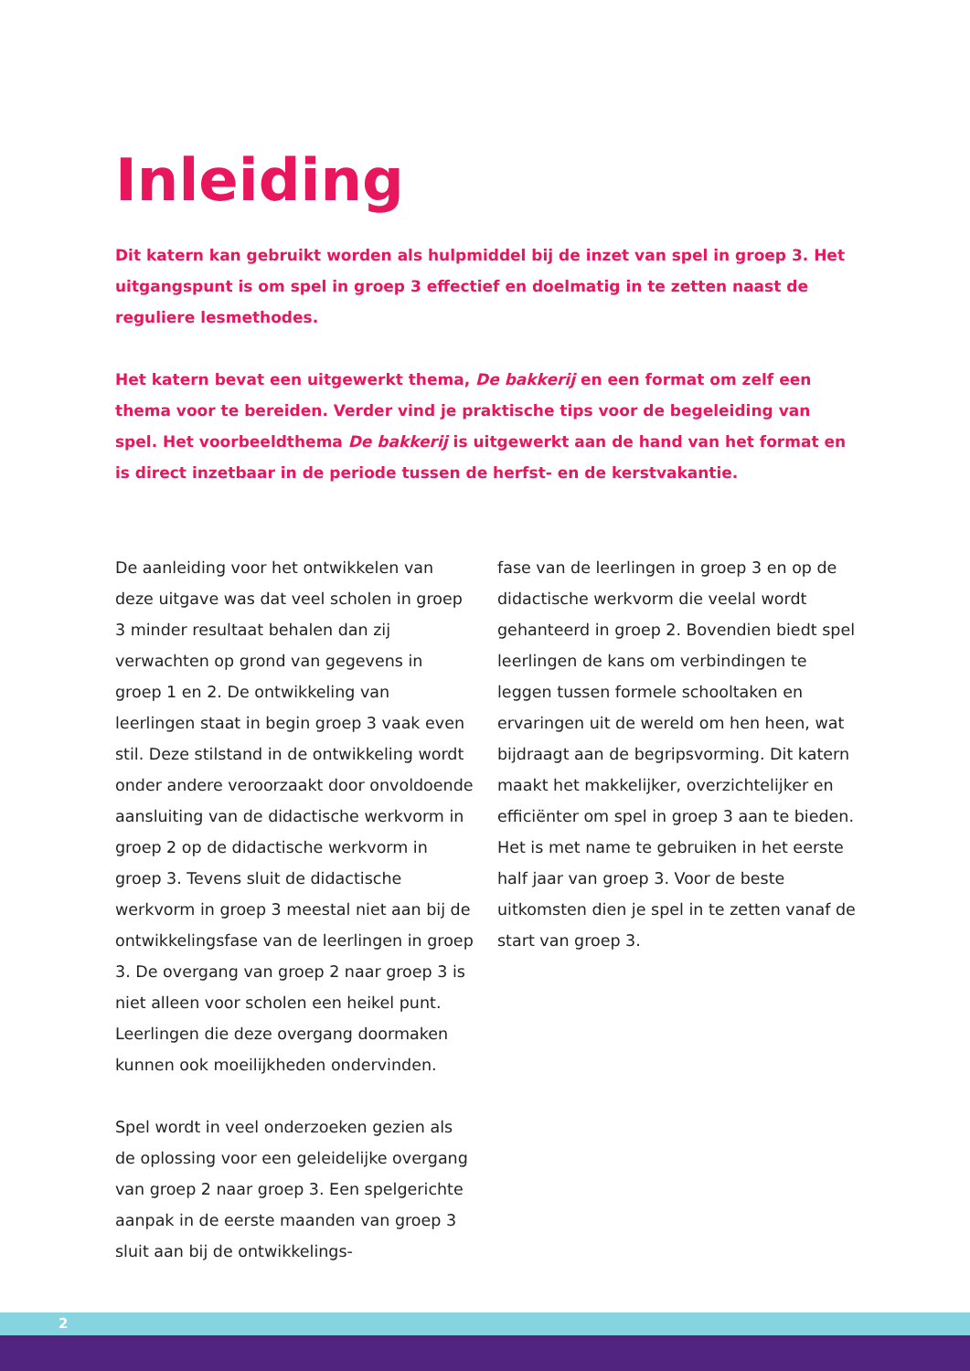Inleiding
Dit katern kan gebruikt worden als hulpmiddel bij de inzet van spel in groep 3. Het uitgangspunt is om spel in groep 3 effectief en doelmatig in te zetten naast de reguliere lesmethodes.
Het katern bevat een uitgewerkt thema, De bakkerij en een format om zelf een thema voor te bereiden. Verder vind je praktische tips voor de begeleiding van spel. Het voorbeeldthema De bakkerij is uitgewerkt aan de hand van het format en is direct inzetbaar in de periode tussen de herfst- en de kerstvakantie.
De aanleiding voor het ontwikkelen van deze uitgave was dat veel scholen in groep 3 minder resultaat behalen dan zij verwachten op grond van gegevens in groep 1 en 2. De ontwikkeling van leerlingen staat in begin groep 3 vaak even stil. Deze stilstand in de ontwikkeling wordt onder andere veroorzaakt door onvoldoende aansluiting van de didactische werkvorm in groep 2 op de didactische werkvorm in groep 3. Tevens sluit de didactische werkvorm in groep 3 meestal niet aan bij de ontwikkelingsfase van de leerlingen in groep 3. De overgang van groep 2 naar groep 3 is niet alleen voor scholen een heikel punt. Leerlingen die deze overgang doormaken kunnen ook moeilijkheden ondervinden.
Spel wordt in veel onderzoeken gezien als de oplossing voor een geleidelijke overgang van groep 2 naar groep 3. Een spelgerichte aanpak in de eerste maanden van groep 3 sluit aan bij de ontwikkelings-
fase van de leerlingen in groep 3 en op de didactische werkvorm die veelal wordt gehanteerd in groep 2. Bovendien biedt spel leerlingen de kans om verbindingen te leggen tussen formele schooltaken en ervaringen uit de wereld om hen heen, wat bijdraagt aan de begripsvorming. Dit katern maakt het makkelijker, overzichtelijker en efficiënter om spel in groep 3 aan te bieden. Het is met name te gebruiken in het eerste half jaar van groep 3. Voor de beste uitkomsten dien je spel in te zetten vanaf de start van groep 3.
2